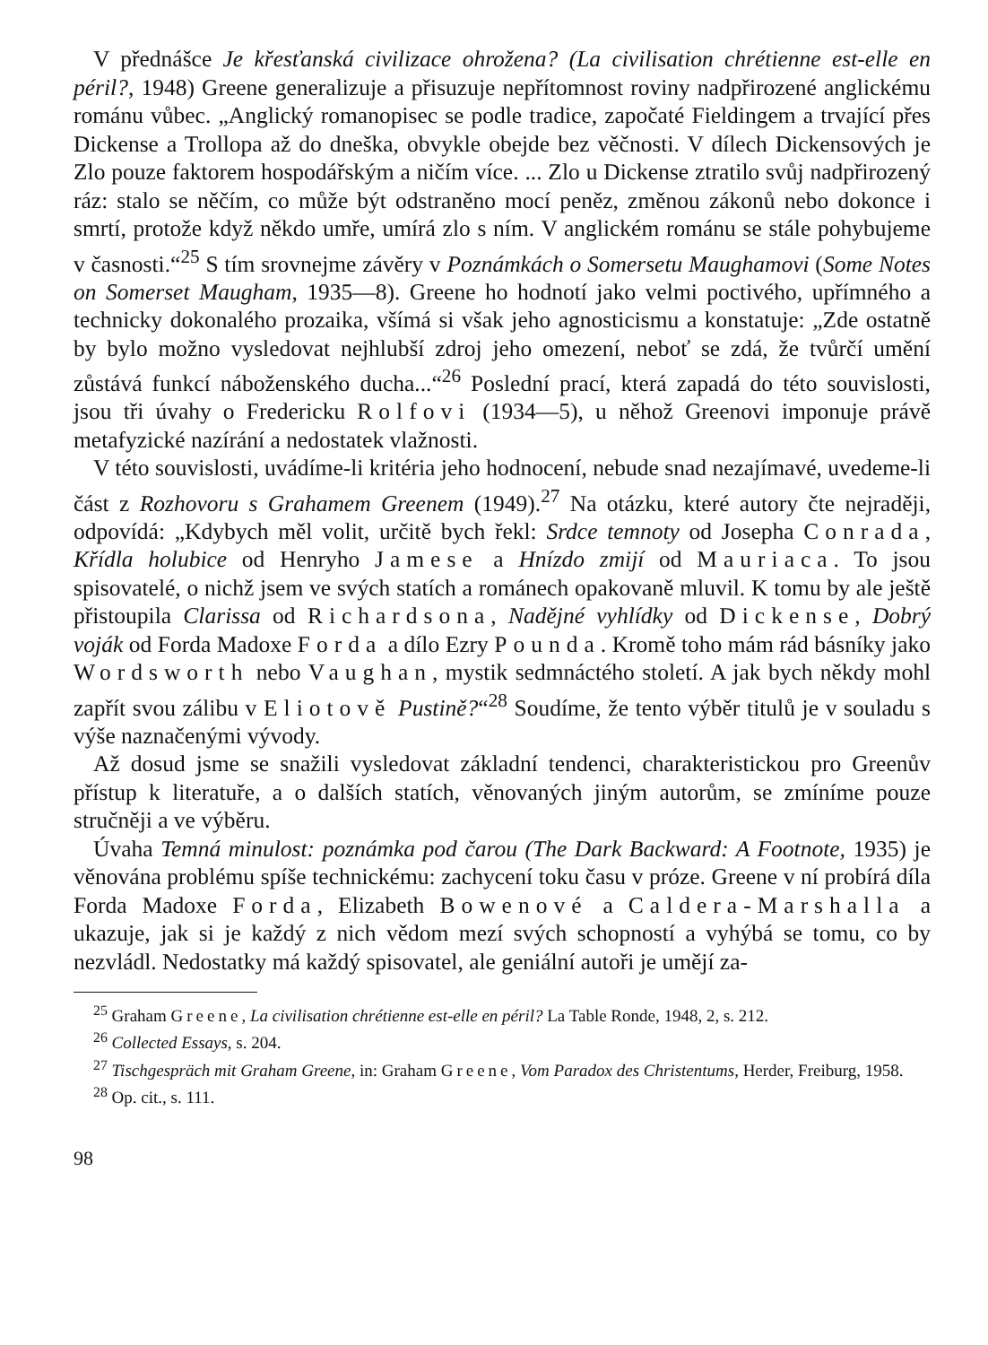V přednášce Je křesťanská civilizace ohrožena? (La civilisation chrétienne est-elle en péril?, 1948) Greene generalizuje a přisuzuje nepřítomnost roviny nadpřirozené anglickému románu vůbec. „Anglický romanopisec se podle tradice, započaté Fieldingem a trvající přes Dickense a Trollopa až do dneška, obvykle obejde bez věčnosti. V dílech Dickensových je Zlo pouze faktorem hospodářským a ničím více. ... Zlo u Dickense ztratilo svůj nadpřirozený ráz: stalo se něčím, co může být odstraněno mocí peněz, změnou zákonů nebo dokonce i smrtí, protože když někdo umře, umírá zlo s ním. V anglickém románu se stále pohybujeme v časnosti.“<sup>25</sup> S tím srovnejme závěry v Poznámkách o Somersetu Maughamovi (Some Notes on Somerset Maugham, 1935—8). Greene ho hodnotí jako velmi poctivého, upřímného a technicky dokonalého prozaika, všímá si však jeho agnosticismu a konstatuje: „Zde ostatně by bylo možno vysledovat nejhlubší zdroj jeho omezení, neboť se zdá, že tvůrčí umění zůstává funkcí náboženského ducha...“<sup>26</sup> Poslední prací, která zapadá do této souvislosti, jsou tři úvahy o Fredericku Rolfovi (1934—5), u něhož Greenovi imponuje právě metafyzické nazírání a nedostatek vlažnosti.
V této souvislosti, uvádíme-li kritéria jeho hodnocení, nebude snad nezajímavé, uvedeme-li část z Rozhovoru s Grahamem Greenem (1949).<sup>27</sup> Na otázku, které autory čte nejraději, odpovídá: „Kdybych měl volit, určitě bych řekl: Srdce temnoty od Josepha Conrada, Křídla holubice od Henryho Jamese a Hnízdo zmijí od Mauriaca. To jsou spisovatelé, o nichž jsem ve svých statích a románech opakovaně mluvil. K tomu by ale ještě přistoupila Clarissa od Richardsona, Nadějné vyhlídky od Dickense, Dobrý voják od Forda Madoxe Forda a dílo Ezry Pounda. Kromě toho mám rád básníky jako Wordsworth nebo Vaughan, mystik sedmnáctého století. A jak bych někdy mohl zapřít svou zálibu v Eliotově Pustině?“<sup>28</sup> Soudíme, že tento výběr titulů je v souladu s výše naznačenými vývody.
Až dosud jsme se snažili vysledovat základní tendenci, charakteristickou pro Greenův přístup k literatuře, a o dalších statích, věnovaných jiným autorům, se zmíníme pouze stručněji a ve výběru.
Úvaha Temná minulost: poznámka pod čarou (The Dark Backward: A Footnote, 1935) je věnována problému spíše technickému: zachycení toku času v próze. Greene v ní probírá díla Forda Madoxe Forda, Elizabeth Bowenové a Caldera-Marshalla a ukazuje, jak si je každý z nich vědom mezí svých schopností a vyhýbá se tomu, co by nezvládl. Nedostatky má každý spisovatel, ale geniální autoři je umějí za-
<sup>25</sup> Graham Greene, La civilisation chrétienne est-elle en péril? La Table Ronde, 1948, 2, s. 212.
<sup>26</sup> Collected Essays, s. 204.
<sup>27</sup> Tischgespräch mit Graham Greene, in: Graham Greene, Vom Paradox des Christentums, Herder, Freiburg, 1958.
<sup>28</sup> Op. cit., s. 111.
98